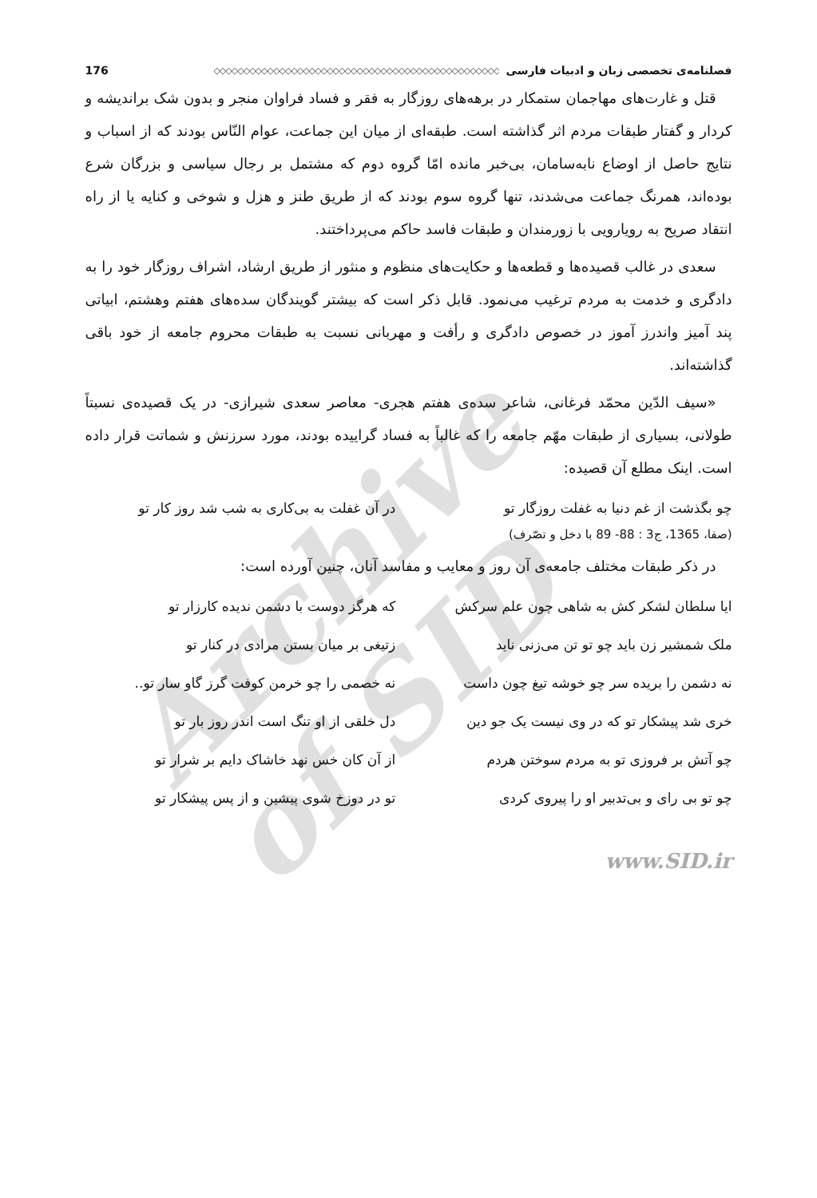فصلنامه‌ی تخصصی زبان و ادبیات فارسی ◇◇◇◇◇◇◇◇◇◇◇◇◇◇◇◇◇◇◇◇◇◇◇◇◇◇◇◇◇◇◇◇◇◇◇◇◇◇◇◇◇◇◇◇◇◇◇◇ 176
قتل و غارت‌های مهاجمان ستمکار در برهه‌های روزگار به فقر و فساد فراوان منجر و بدون شک براندیشه و کردار و گفتار طبقات مردم اثر گذاشته است. طبقه‌ای از میان این جماعت، عوام النّاس بودند که از اسباب و نتایج حاصل از اوضاع نابه‌سامان، بی‌خبر مانده امّا گروه دوم که مشتمل بر رجال سیاسی و بزرگان شرع بوده‌اند، همرنگ جماعت می‌شدند، تنها گروه سوم بودند که از طریق طنز و هزل و شوخی و کنایه یا از راه انتقاد صریح به رویارویی با زورمندان و طبقات فاسد حاکم می‌پرداختند.
سعدی در غالب قصیده‌ها و قطعه‌ها و حکایت‌های منظوم و منثور از طریق ارشاد، اشراف روزگار خود را به دادگری و خدمت به مردم ترغیب می‌نمود. قابل ذکر است که بیشتر گویندگان سده‌های هفتم وهشتم، ابیاتی پند آمیز واندرز آموز در خصوص دادگری و رأفت و مهربانی نسبت به طبقات محروم جامعه از خود باقی گذاشته‌اند.
«سیف الدّین محمّد فرغانی، شاعر سده‌ی هفتم هجری- معاصر سعدی شیرازی- در یک قصیده‌ی نسبتاً طولانی، بسیاری از طبقات مهّم جامعه را که غالباً به فساد گراییده بودند، مورد سرزنش و شماتت قرار داده است. اینک مطلع آن قصیده:
چو بگذشت از غم دنیا به غفلت روزگار تو در آن غفلت به بی‌کاری به شب شد روز کار تو
(صفا، 1365، ج3 : 88- 89 با دخل و تصّرف)
در ذکر طبقات مختلف جامعه‌ی آن روز و معایب و مفاسد آنان، چنین آورده است:
ایا سلطان لشکر کش به شاهی چون علم سرکش که هرگز دوست با دشمن ندیده کارزار تو
ملک شمشیر زن باید چو تو تن می‌زنی ناید زتیغی بر میان بستن مرادی در کنار تو
نه دشمن را بریده سر چو خوشه تیغ چون داست نه خصمی را چو خرمن کوفت گرز گاو سار تو..
خری شد پیشکار تو که در وی نیست یک جو دین دل خلقی از او تنگ است اندر روز بار تو
چو آتش بر فروزی تو به مردم سوختن هردم از آن کان خس نهد خاشاک دایم بر شرار تو
چو تو بی رای و بی‌تدبیر او را پیروی کردی تو در دوزخ شوی پیشین و از پس پیشکار تو
www.SID.ir
Archive of SID